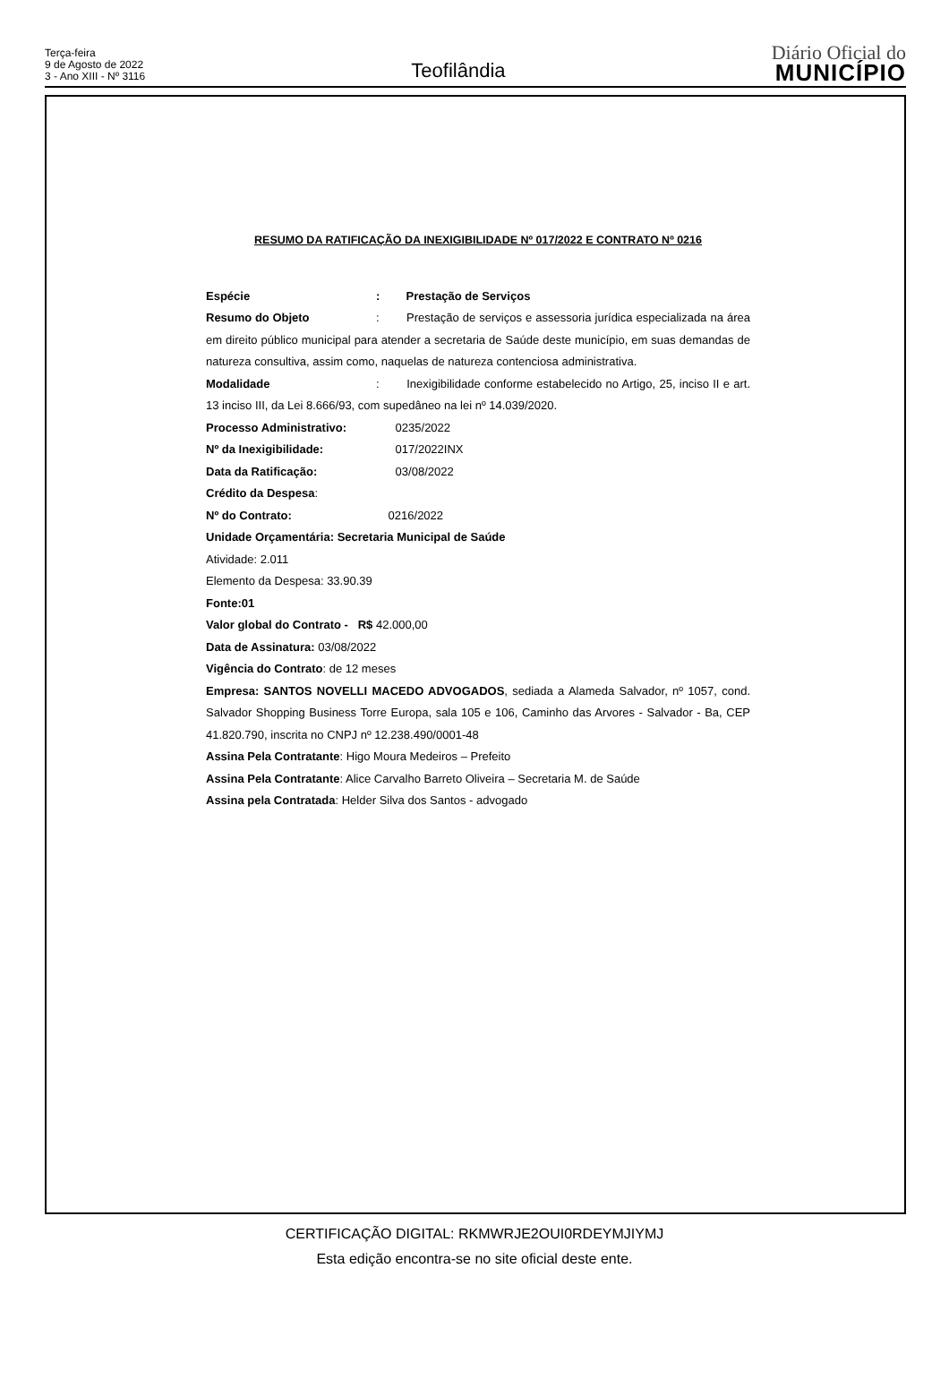Terça-feira
9 de Agosto de 2022
3 - Ano XIII - Nº 3116
Teofilândia
Diário Oficial do
MUNICÍPIO
RESUMO DA RATIFICAÇÃO DA INEXIGIBILIDADE Nº 017/2022 E CONTRATO Nº 0216
Espécie: Prestação de Serviços
Resumo do Objeto: Prestação de serviços e assessoria jurídica especializada na área em direito público municipal para atender a secretaria de Saúde deste município, em suas demandas de natureza consultiva, assim como, naquelas de natureza contenciosa administrativa.
Modalidade: Inexigibilidade conforme estabelecido no Artigo, 25, inciso II e art. 13 inciso III, da Lei 8.666/93, com supedâneo na lei nº 14.039/2020.
Processo Administrativo: 0235/2022
Nº da Inexigibilidade: 017/2022INX
Data da Ratificação: 03/08/2022
Crédito da Despesa:
Nº do Contrato: 0216/2022
Unidade Orçamentária: Secretaria Municipal de Saúde
Atividade: 2.011
Elemento da Despesa: 33.90.39
Fonte:01
Valor global do Contrato - R$ 42.000,00
Data de Assinatura: 03/08/2022
Vigência do Contrato: de 12 meses
Empresa: SANTOS NOVELLI MACEDO ADVOGADOS, sediada a Alameda Salvador, nº 1057, cond. Salvador Shopping Business Torre Europa, sala 105 e 106, Caminho das Arvores - Salvador - Ba, CEP 41.820.790, inscrita no CNPJ nº 12.238.490/0001-48
Assina Pela Contratante: Higo Moura Medeiros – Prefeito
Assina Pela Contratante: Alice Carvalho Barreto Oliveira – Secretaria M. de Saúde
Assina pela Contratada: Helder Silva dos Santos - advogado
CERTIFICAÇÃO DIGITAL: RKMWRJE2OUI0RDEYMJIYMJ
Esta edição encontra-se no site oficial deste ente.